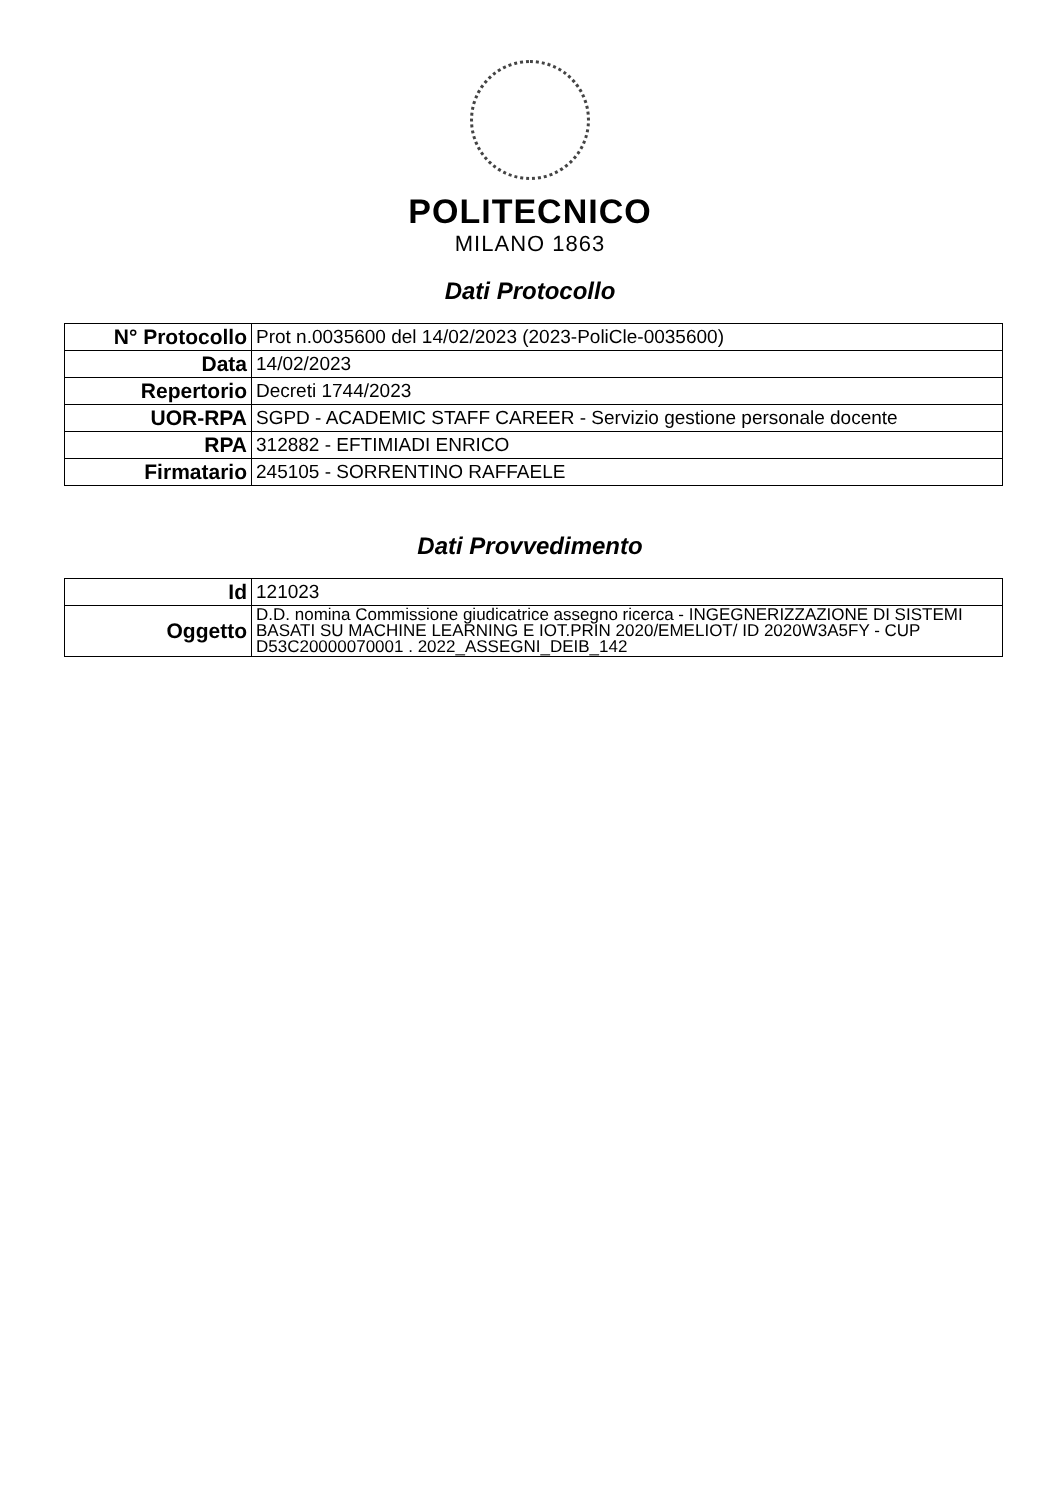POLITECNICO
MILANO 1863
Dati Protocollo
| N° Protocollo | Prot n.0035600 del 14/02/2023 (2023-PoliCle-0035600) |
| Data | 14/02/2023 |
| Repertorio | Decreti 1744/2023 |
| UOR-RPA | SGPD - ACADEMIC STAFF CAREER - Servizio gestione personale docente |
| RPA | 312882 - EFTIMIADI ENRICO |
| Firmatario | 245105 - SORRENTINO RAFFAELE |
Dati Provvedimento
| Id | 121023 |
| Oggetto | D.D. nomina Commissione giudicatrice assegno ricerca - INGEGNERIZZAZIONE DI SISTEMI BASATI SU MACHINE LEARNING E IOT.PRIN 2020/EMELIOT/ ID 2020W3A5FY - CUP D53C20000070001 . 2022_ASSEGNI_DEIB_142 |